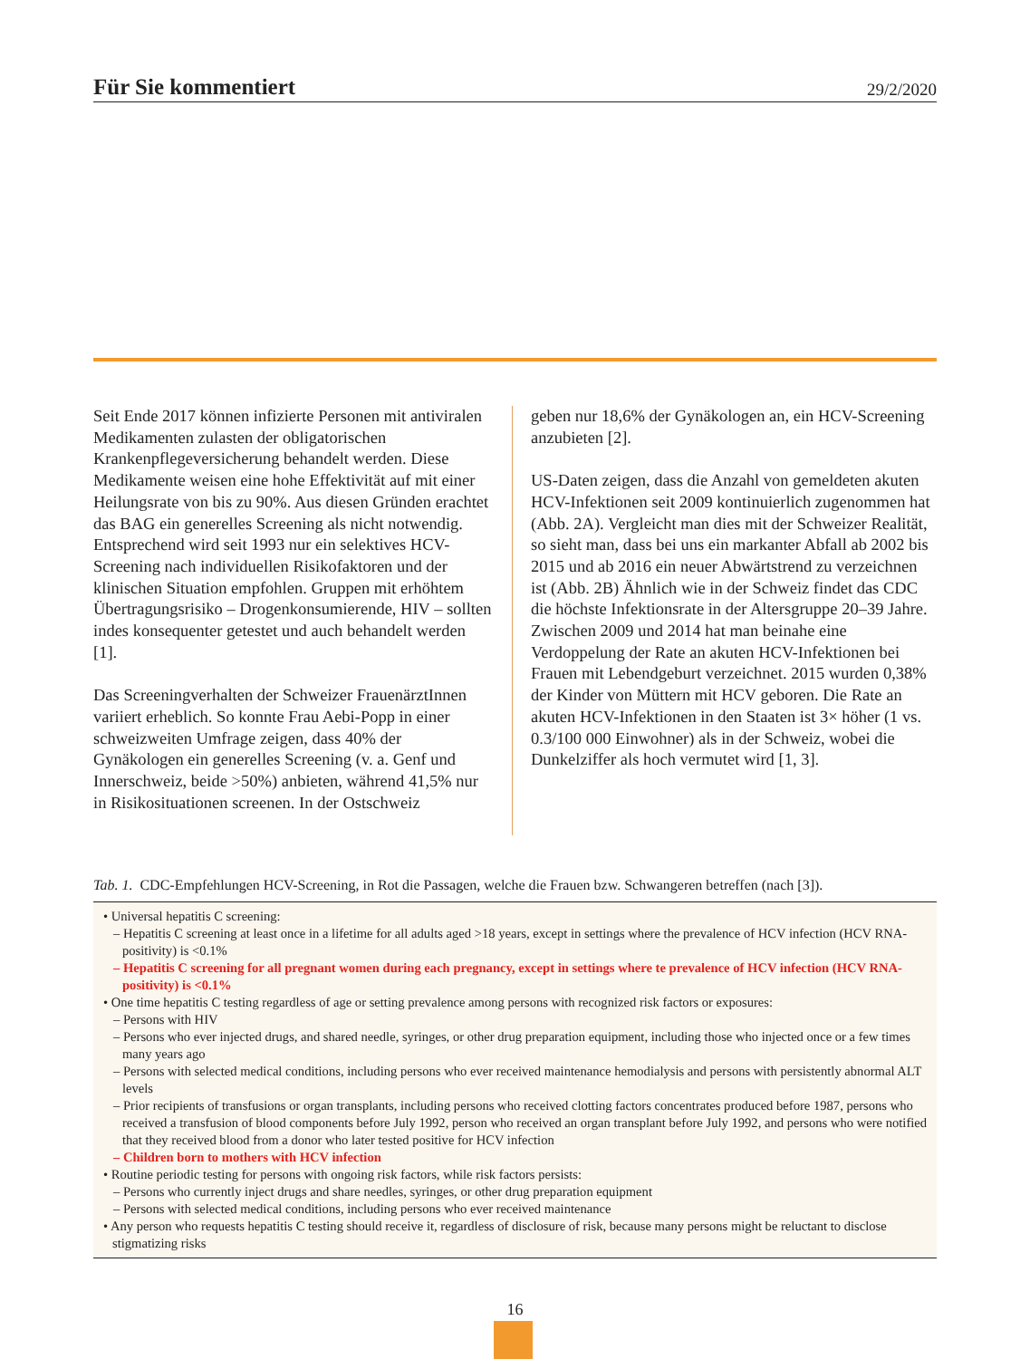Für Sie kommentiert
29/2/2020
Seit Ende 2017 können infizierte Personen mit antiviralen Medikamenten zulasten der obligatorischen Krankenpflegeversicherung behandelt werden. Diese Medikamente weisen eine hohe Effektivität auf mit einer Heilungsrate von bis zu 90%. Aus diesen Gründen erachtet das BAG ein generelles Screening als nicht notwendig. Entsprechend wird seit 1993 nur ein selektives HCV-Screening nach individuellen Risikofaktoren und der klinischen Situation empfohlen. Gruppen mit erhöhtem Übertragungsrisiko – Drogenkonsumierende, HIV – sollten indes konsequenter getestet und auch behandelt werden [1].
Das Screeningverhalten der Schweizer FrauenärztInnen variiert erheblich. So konnte Frau Aebi-Popp in einer schweizweiten Umfrage zeigen, dass 40% der Gynäkologen ein generelles Screening (v. a. Genf und Innerschweiz, beide >50%) anbieten, während 41,5% nur in Risikosituationen screenen. In der Ostschweiz
geben nur 18,6% der Gynäkologen an, ein HCV-Screening anzubieten [2].
US-Daten zeigen, dass die Anzahl von gemeldeten akuten HCV-Infektionen seit 2009 kontinuierlich zugenommen hat (Abb. 2A). Vergleicht man dies mit der Schweizer Realität, so sieht man, dass bei uns ein markanter Abfall ab 2002 bis 2015 und ab 2016 ein neuer Abwärtstrend zu verzeichnen ist (Abb. 2B) Ähnlich wie in der Schweiz findet das CDC die höchste Infektionsrate in der Altersgruppe 20–39 Jahre. Zwischen 2009 und 2014 hat man beinahe eine Verdoppelung der Rate an akuten HCV-Infektionen bei Frauen mit Lebendgeburt verzeichnet. 2015 wurden 0,38% der Kinder von Müttern mit HCV geboren. Die Rate an akuten HCV-Infektionen in den Staaten ist 3× höher (1 vs. 0.3/100 000 Einwohner) als in der Schweiz, wobei die Dunkelziffer als hoch vermutet wird [1, 3].
Tab. 1. CDC-Empfehlungen HCV-Screening, in Rot die Passagen, welche die Frauen bzw. Schwangeren betreffen (nach [3]).
• Universal hepatitis C screening:
– Hepatitis C screening at least once in a lifetime for all adults aged >18 years, except in settings where the prevalence of HCV infection (HCV RNA-positivity) is <0.1%
– Hepatitis C screening for all pregnant women during each pregnancy, except in settings where te prevalence of HCV infection (HCV RNA-positivity) is <0.1%
• One time hepatitis C testing regardless of age or setting prevalence among persons with recognized risk factors or exposures:
– Persons with HIV
– Persons who ever injected drugs, and shared needle, syringes, or other drug preparation equipment, including those who injected once or a few times many years ago
– Persons with selected medical conditions, including persons who ever received maintenance hemodialysis and persons with persistently abnormal ALT levels
– Prior recipients of transfusions or organ transplants, including persons who received clotting factors concentrates produced before 1987, persons who received a transfusion of blood components before July 1992, person who received an organ transplant before July 1992, and persons who were notified that they received blood from a donor who later tested positive for HCV infection
– Children born to mothers with HCV infection
• Routine periodic testing for persons with ongoing risk factors, while risk factors persists:
– Persons who currently inject drugs and share needles, syringes, or other drug preparation equipment
– Persons with selected medical conditions, including persons who ever received maintenance
• Any person who requests hepatitis C testing should receive it, regardless of disclosure of risk, because many persons might be reluctant to disclose stigmatizing risks
16